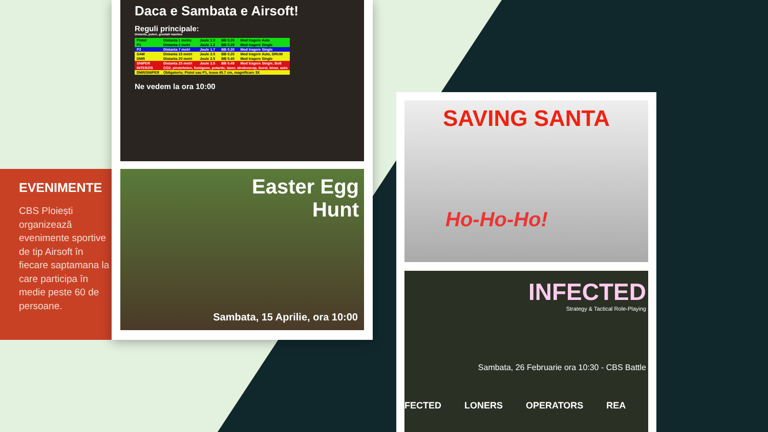EVENIMENTE
CBS Ploiești organizează evenimente sportive de tip Airsoft în fiecare saptamana la care participa în medie peste 60 de persoane.
Daca e Sambata e Airsoft!
Reguli principale:
Distante, puteri, greutati maxime
| Pistol | Distanta 1 metru | Joule 1.0 | BB 0.25 | Mod tragere Auto |
| P1 | Distanta 2 metri | Joule 1.2 | BB 0.28 | Mod tragere Single |
| P2 | Distanta 7 metri | Joule 1.7 | BB 0.30 | Mod tragere Single |
| SAW | Distanta 15 metri | Joule 2.0 | BB 0.25 | Mod tragere Auto, DRUM |
| DMR | Distanta 20 metri | Joule 2.5 | BB 0.40 | Mod tragere Single |
| SNIPER | Distanta 25 metri | Joule 3.5 | BB 0.49 | Mod tragere Single, Bolt |
| INTERZIS | CO2, pirotehnice, fumigene, petarde, laser, stroboscop, burst, binar, auto | | | |
| DMR/SNIPER | Obligatoriu: Pistol sau P1, teava 45.7 cm, magnificare 3X | | | |
Ne vedem la ora 10:00
Easter Egg
Hunt
Sambata, 15 Aprilie, ora 10:00
SAVING SANTA
Ho-Ho-Ho!
INFECTED
Strategy & Tactical Role-Playing
Sambata, 26 Februarie ora 10:30 - CBS Battle
FECTED LONERS OPERATORS REA